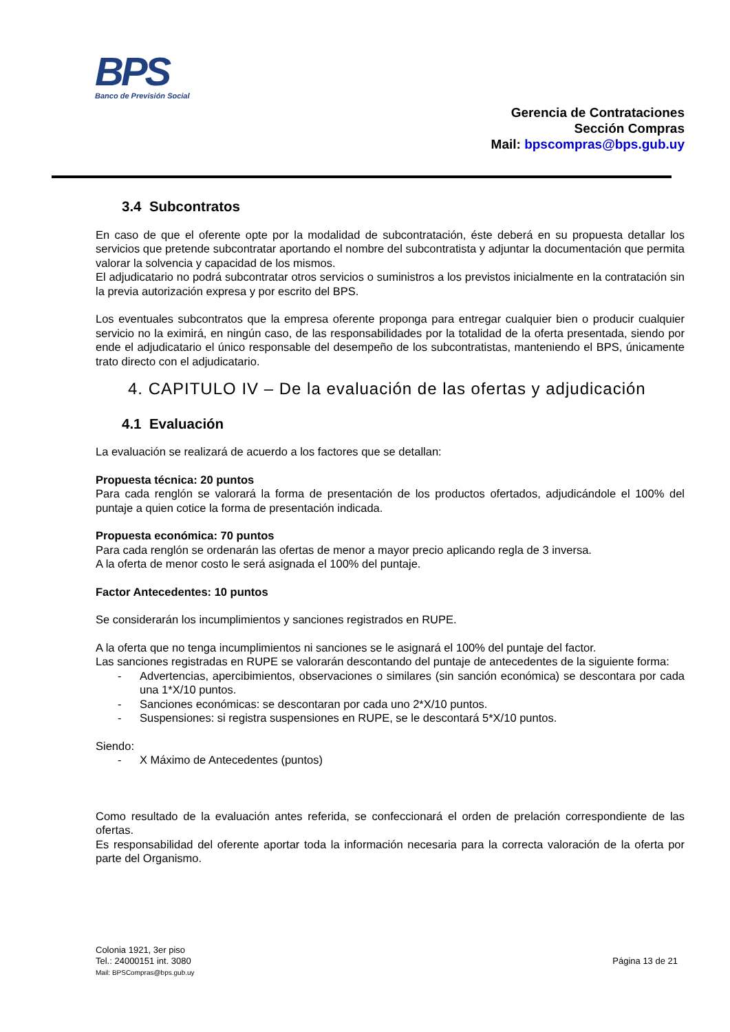BPS
Banco de Previsión Social
Gerencia de Contrataciones
Sección Compras
Mail: bpscompras@bps.gub.uy
3.4 Subcontratos
En caso de que el oferente opte por la modalidad de subcontratación, éste deberá en su propuesta detallar los servicios que pretende subcontratar aportando el nombre del subcontratista y adjuntar la documentación que permita valorar la solvencia y capacidad de los mismos.
El adjudicatario no podrá subcontratar otros servicios o suministros a los previstos inicialmente en la contratación sin la previa autorización expresa y por escrito del BPS.
Los eventuales subcontratos que la empresa oferente proponga para entregar cualquier bien o producir cualquier servicio no la eximirá, en ningún caso, de las responsabilidades por la totalidad de la oferta presentada, siendo por ende el adjudicatario el único responsable del desempeño de los subcontratistas, manteniendo el BPS, únicamente trato directo con el adjudicatario.
4. CAPITULO IV – De la evaluación de las ofertas y adjudicación
4.1 Evaluación
La evaluación se realizará de acuerdo a los factores que se detallan:
Propuesta técnica: 20 puntos
Para cada renglón se valorará la forma de presentación de los productos ofertados, adjudicándole el 100% del puntaje a quien cotice la forma de presentación indicada.
Propuesta económica: 70 puntos
Para cada renglón se ordenarán las ofertas de menor a mayor precio aplicando regla de 3 inversa.
A la oferta de menor costo le será asignada el 100% del puntaje.
Factor Antecedentes: 10 puntos
Se considerarán los incumplimientos y sanciones registrados en RUPE.
A la oferta que no tenga incumplimientos ni sanciones se le asignará el 100% del puntaje del factor.
Las sanciones registradas en RUPE se valorarán descontando del puntaje de antecedentes de la siguiente forma:
- Advertencias, apercibimientos, observaciones o similares (sin sanción económica) se descontara por cada una 1*X/10 puntos.
- Sanciones económicas: se descontaran por cada uno 2*X/10 puntos.
- Suspensiones: si registra suspensiones en RUPE, se le descontará 5*X/10 puntos.
Siendo:
- X Máximo de Antecedentes (puntos)
Como resultado de la evaluación antes referida, se confeccionará el orden de prelación correspondiente de las ofertas.
Es responsabilidad del oferente aportar toda la información necesaria para la correcta valoración de la oferta por parte del Organismo.
Colonia 1921, 3er piso
Tel.: 24000151 int. 3080
Mail: BPSCompras@bps.gub.uy
Página 13 de 21